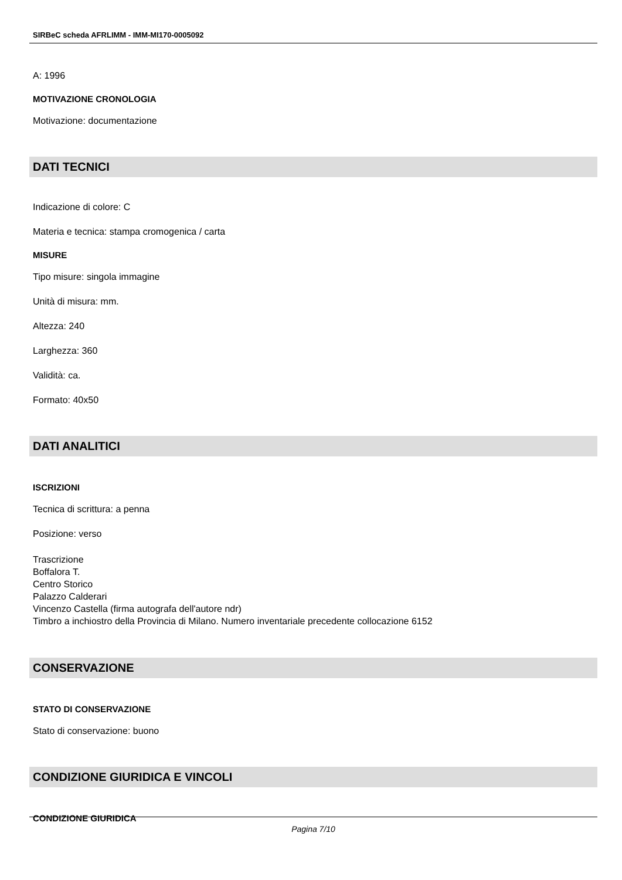SIRBeC scheda AFRLIMM - IMM-MI170-0005092
A: 1996
MOTIVAZIONE CRONOLOGIA
Motivazione: documentazione
DATI TECNICI
Indicazione di colore: C
Materia e tecnica: stampa cromogenica / carta
MISURE
Tipo misure: singola immagine
Unità di misura: mm.
Altezza: 240
Larghezza: 360
Validità: ca.
Formato: 40x50
DATI ANALITICI
ISCRIZIONI
Tecnica di scrittura: a penna
Posizione: verso
Trascrizione
Boffalora T.
Centro Storico
Palazzo Calderari
Vincenzo Castella (firma autografa dell'autore ndr)
Timbro a inchiostro della Provincia di Milano. Numero inventariale precedente collocazione 6152
CONSERVAZIONE
STATO DI CONSERVAZIONE
Stato di conservazione: buono
CONDIZIONE GIURIDICA E VINCOLI
CONDIZIONE GIURIDICA
Pagina 7/10